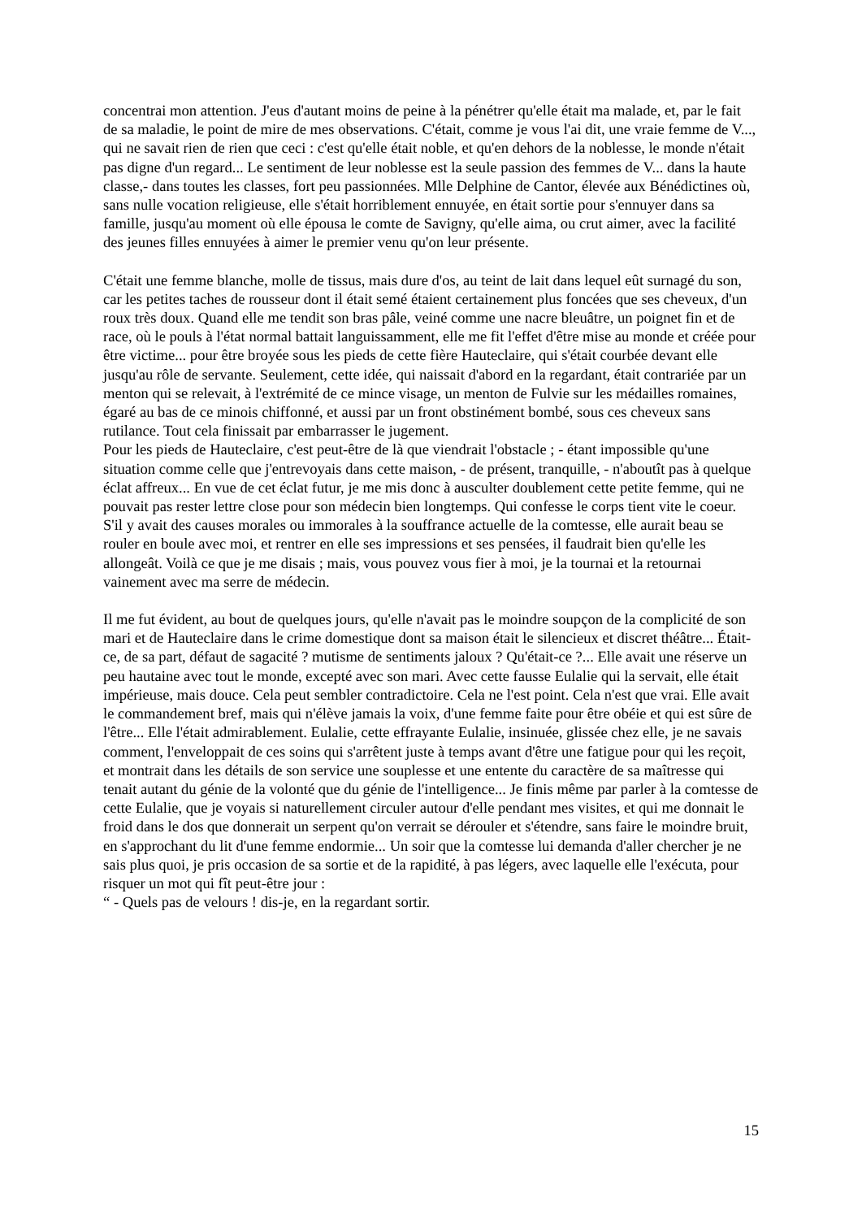concentrai mon attention. J'eus d'autant moins de peine à la pénétrer qu'elle était ma malade, et, par le fait de sa maladie, le point de mire de mes observations. C'était, comme je vous l'ai dit, une vraie femme de V..., qui ne savait rien de rien que ceci : c'est qu'elle était noble, et qu'en dehors de la noblesse, le monde n'était pas digne d'un regard... Le sentiment de leur noblesse est la seule passion des femmes de V... dans la haute classe,- dans toutes les classes, fort peu passionnées. Mlle Delphine de Cantor, élevée aux Bénédictines où, sans nulle vocation religieuse, elle s'était horriblement ennuyée, en était sortie pour s'ennuyer dans sa famille, jusqu'au moment où elle épousa le comte de Savigny, qu'elle aima, ou crut aimer, avec la facilité des jeunes filles ennuyées à aimer le premier venu qu'on leur présente.
C'était une femme blanche, molle de tissus, mais dure d'os, au teint de lait dans lequel eût surnagé du son, car les petites taches de rousseur dont il était semé étaient certainement plus foncées que ses cheveux, d'un roux très doux. Quand elle me tendit son bras pâle, veiné comme une nacre bleuâtre, un poignet fin et de race, où le pouls à l'état normal battait languissamment, elle me fit l'effet d'être mise au monde et créée pour être victime... pour être broyée sous les pieds de cette fière Hauteclaire, qui s'était courbée devant elle jusqu'au rôle de servante. Seulement, cette idée, qui naissait d'abord en la regardant, était contrariée par un menton qui se relevait, à l'extrémité de ce mince visage, un menton de Fulvie sur les médailles romaines, égaré au bas de ce minois chiffonné, et aussi par un front obstinément bombé, sous ces cheveux sans rutilance. Tout cela finissait par embarrasser le jugement.
Pour les pieds de Hauteclaire, c'est peut-être de là que viendrait l'obstacle ; - étant impossible qu'une situation comme celle que j'entrevoyais dans cette maison, - de présent, tranquille, - n'aboutît pas à quelque éclat affreux... En vue de cet éclat futur, je me mis donc à ausculter doublement cette petite femme, qui ne pouvait pas rester lettre close pour son médecin bien longtemps. Qui confesse le corps tient vite le coeur. S'il y avait des causes morales ou immorales à la souffrance actuelle de la comtesse, elle aurait beau se rouler en boule avec moi, et rentrer en elle ses impressions et ses pensées, il faudrait bien qu'elle les allongeât. Voilà ce que je me disais ; mais, vous pouvez vous fier à moi, je la tournai et la retournai vainement avec ma serre de médecin.
Il me fut évident, au bout de quelques jours, qu'elle n'avait pas le moindre soupçon de la complicité de son mari et de Hauteclaire dans le crime domestique dont sa maison était le silencieux et discret théâtre... Était-ce, de sa part, défaut de sagacité ? mutisme de sentiments jaloux ? Qu'était-ce ?... Elle avait une réserve un peu hautaine avec tout le monde, excepté avec son mari. Avec cette fausse Eulalie qui la servait, elle était impérieuse, mais douce. Cela peut sembler contradictoire. Cela ne l'est point. Cela n'est que vrai. Elle avait le commandement bref, mais qui n'élève jamais la voix, d'une femme faite pour être obéie et qui est sûre de l'être... Elle l'était admirablement. Eulalie, cette effrayante Eulalie, insinuée, glissée chez elle, je ne savais comment, l'enveloppait de ces soins qui s'arrêtent juste à temps avant d'être une fatigue pour qui les reçoit, et montrait dans les détails de son service une souplesse et une entente du caractère de sa maîtresse qui tenait autant du génie de la volonté que du génie de l'intelligence... Je finis même par parler à la comtesse de cette Eulalie, que je voyais si naturellement circuler autour d'elle pendant mes visites, et qui me donnait le froid dans le dos que donnerait un serpent qu'on verrait se dérouler et s'étendre, sans faire le moindre bruit, en s'approchant du lit d'une femme endormie... Un soir que la comtesse lui demanda d'aller chercher je ne sais plus quoi, je pris occasion de sa sortie et de la rapidité, à pas légers, avec laquelle elle l'exécuta, pour risquer un mot qui fît peut-être jour :
“ - Quels pas de velours ! dis-je, en la regardant sortir.
15